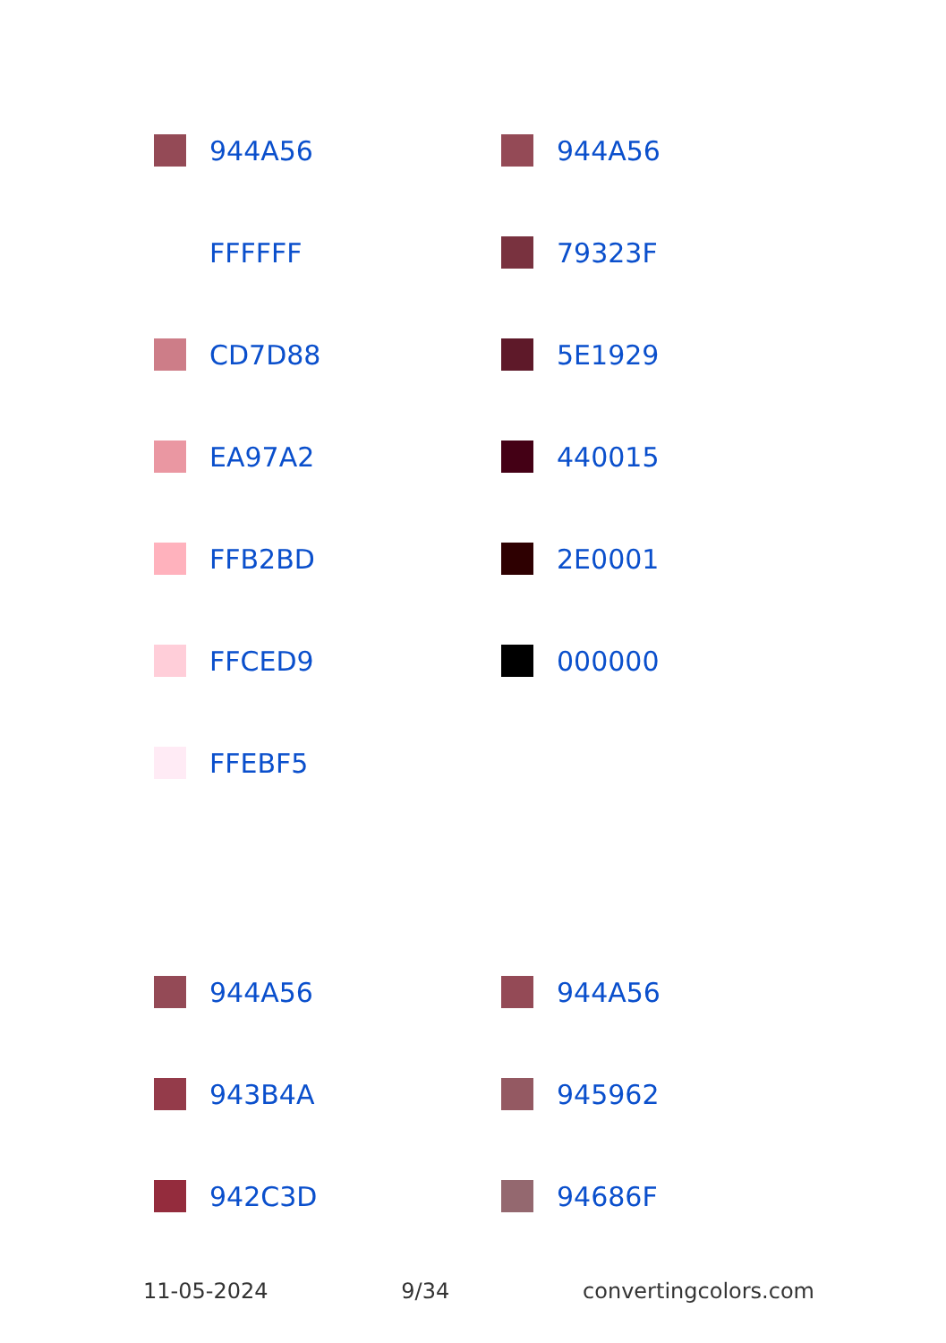944A56
944A56
FFFFFF
79323F
CD7D88
5E1929
EA97A2
440015
FFB2BD
2E0001
FFCED9
000000
FFEBF5
944A56
944A56
943B4A
945962
942C3D
94686F
11-05-2024 9/34 convertingcolors.com